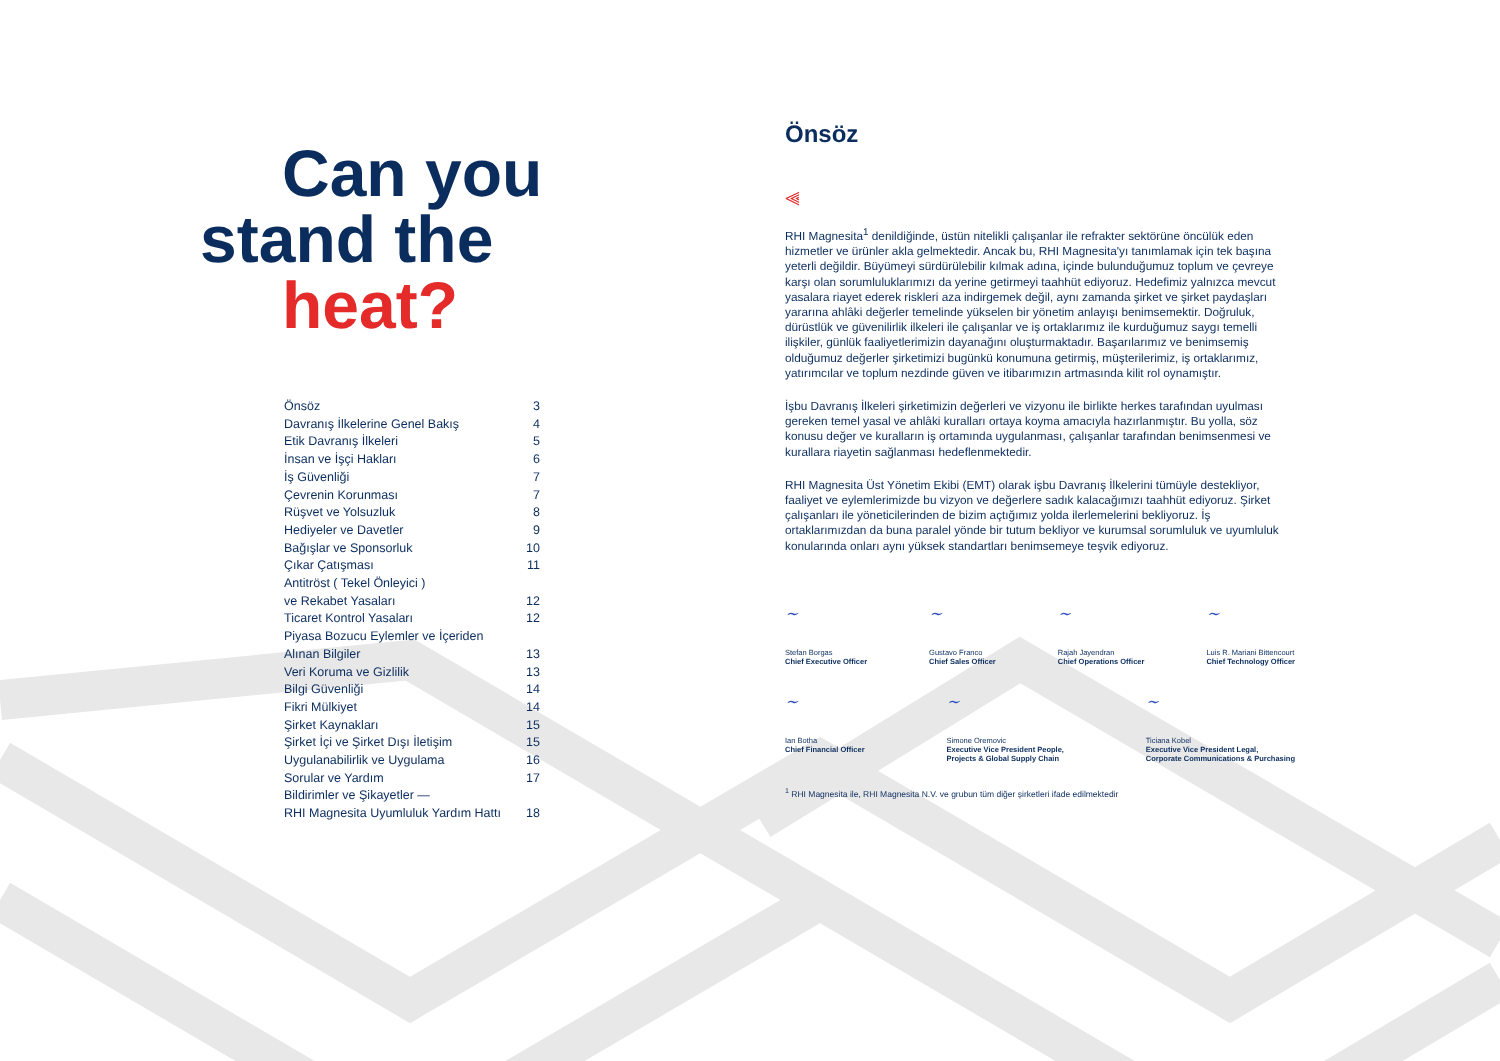Can you
stand the
heat?
Önsöz 3
Davranış İlkelerine Genel Bakış 4
Etik Davranış İlkeleri 5
İnsan ve İşçi Hakları 6
İş Güvenliği 7
Çevrenin Korunması 7
Rüşvet ve Yolsuzluk 8
Hediyeler ve Davetler 9
Bağışlar ve Sponsorluk 10
Çıkar Çatışması 11
Antitröst ( Tekel Önleyici )
ve Rekabet Yasaları 12
Ticaret Kontrol Yasaları 12
Piyasa Bozucu Eylemler ve İçeriden
Alınan Bilgiler 13
Veri Koruma ve Gizlilik 13
Bilgi Güvenliği 14
Fikri Mülkiyet 14
Şirket Kaynakları 15
Şirket İçi ve Şirket Dışı İletişim 15
Uygulanabilirlik ve Uygulama 16
Sorular ve Yardım 17
Bildirimler ve Şikayetler —
RHI Magnesita Uyumluluk Yardım Hattı 18
Önsöz
⫷
RHI Magnesita<sup>1</sup> denildiğinde, üstün nitelikli çalışanlar ile refrakter sektörüne öncülük eden hizmetler ve ürünler akla gelmektedir. Ancak bu, RHI Magnesita'yı tanımlamak için tek başına yeterli değildir. Büyümeyi sürdürülebilir kılmak adına, içinde bulunduğumuz toplum ve çevreye karşı olan sorumluluklarımızı da yerine getirmeyi taahhüt ediyoruz. Hedefimiz yalnızca mevcut yasalara riayet ederek riskleri aza indirgemek değil, aynı zamanda şirket ve şirket paydaşları yararına ahlâki değerler temelinde yükselen bir yönetim anlayışı benimsemektir. Doğruluk, dürüstlük ve güvenilirlik ilkeleri ile çalışanlar ve iş ortaklarımız ile kurduğumuz saygı temelli ilişkiler, günlük faaliyetlerimizin dayanağını oluşturmaktadır. Başarılarımız ve benimsemiş olduğumuz değerler şirketimizi bugünkü konumuna getirmiş, müşterilerimiz, iş ortaklarımız, yatırımcılar ve toplum nezdinde güven ve itibarımızın artmasında kilit rol oynamıştır.
İşbu Davranış İlkeleri şirketimizin değerleri ve vizyonu ile birlikte herkes tarafından uyulması gereken temel yasal ve ahlâki kuralları ortaya koyma amacıyla hazırlanmıştır. Bu yolla, söz konusu değer ve kuralların iş ortamında uygulanması, çalışanlar tarafından benimsenmesi ve kurallara riayetin sağlanması hedeflenmektedir.
RHI Magnesita Üst Yönetim Ekibi (EMT) olarak işbu Davranış İlkelerini tümüyle destekliyor, faaliyet ve eylemlerimizde bu vizyon ve değerlere sadık kalacağımızı taahhüt ediyoruz. Şirket çalışanları ile yöneticilerinden de bizim açtığımız yolda ilerlemelerini bekliyoruz. İş ortaklarımızdan da buna paralel yönde bir tutum bekliyor ve kurumsal sorumluluk ve uyumluluk konularında onları aynı yüksek standartları benimsemeye teşvik ediyoruz.
~
Stefan Borgas
Chief Executive Officer
~
Gustavo Franco
Chief Sales Officer
~
Rajah Jayendran
Chief Operations Officer
~
Luis R. Mariani Bittencourt
Chief Technology Officer
~
Ian Botha
Chief Financial Officer
~
Simone Oremovic
Executive Vice President People,
Projects & Global Supply Chain
~
Ticiana Kobel
Executive Vice President Legal,
Corporate Communications & Purchasing
<sup>1</sup> RHI Magnesita ile, RHI Magnesita N.V. ve grubun tüm diğer şirketleri ifade edilmektedir